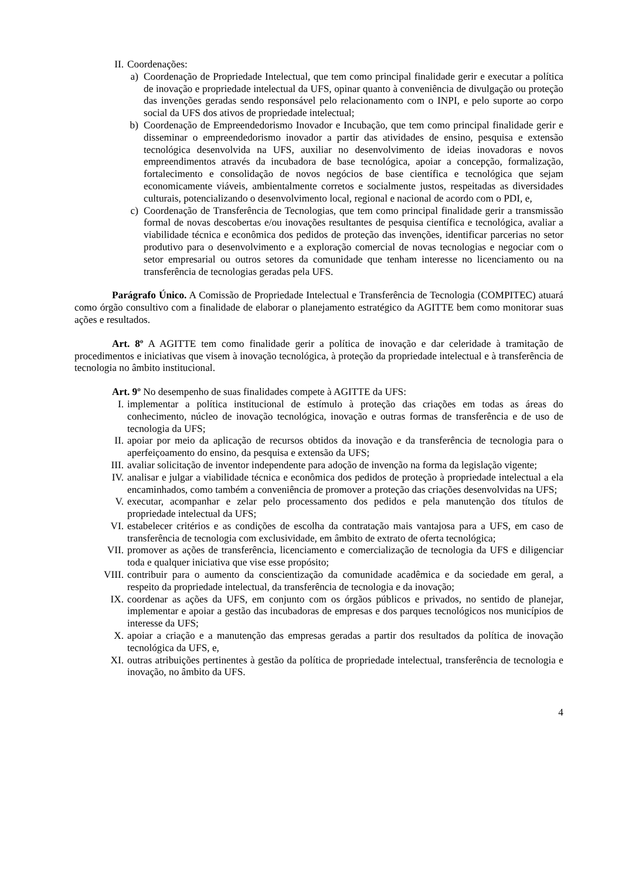II. Coordenações:
a) Coordenação de Propriedade Intelectual, que tem como principal finalidade gerir e executar a política de inovação e propriedade intelectual da UFS, opinar quanto à conveniência de divulgação ou proteção das invenções geradas sendo responsável pelo relacionamento com o INPI, e pelo suporte ao corpo social da UFS dos ativos de propriedade intelectual;
b) Coordenação de Empreendedorismo Inovador e Incubação, que tem como principal finalidade gerir e disseminar o empreendedorismo inovador a partir das atividades de ensino, pesquisa e extensão tecnológica desenvolvida na UFS, auxiliar no desenvolvimento de ideias inovadoras e novos empreendimentos através da incubadora de base tecnológica, apoiar a concepção, formalização, fortalecimento e consolidação de novos negócios de base científica e tecnológica que sejam economicamente viáveis, ambientalmente corretos e socialmente justos, respeitadas as diversidades culturais, potencializando o desenvolvimento local, regional e nacional de acordo com o PDI, e,
c) Coordenação de Transferência de Tecnologias, que tem como principal finalidade gerir a transmissão formal de novas descobertas e/ou inovações resultantes de pesquisa científica e tecnológica, avaliar a viabilidade técnica e econômica dos pedidos de proteção das invenções, identificar parcerias no setor produtivo para o desenvolvimento e a exploração comercial de novas tecnologias e negociar com o setor empresarial ou outros setores da comunidade que tenham interesse no licenciamento ou na transferência de tecnologias geradas pela UFS.
Parágrafo Único. A Comissão de Propriedade Intelectual e Transferência de Tecnologia (COMPITEC) atuará como órgão consultivo com a finalidade de elaborar o planejamento estratégico da AGITTE bem como monitorar suas ações e resultados.
Art. 8º A AGITTE tem como finalidade gerir a política de inovação e dar celeridade à tramitação de procedimentos e iniciativas que visem à inovação tecnológica, à proteção da propriedade intelectual e à transferência de tecnologia no âmbito institucional.
Art. 9º No desempenho de suas finalidades compete à AGITTE da UFS:
I. implementar a política institucional de estímulo à proteção das criações em todas as áreas do conhecimento, núcleo de inovação tecnológica, inovação e outras formas de transferência e de uso de tecnologia da UFS;
II. apoiar por meio da aplicação de recursos obtidos da inovação e da transferência de tecnologia para o aperfeiçoamento do ensino, da pesquisa e extensão da UFS;
III. avaliar solicitação de inventor independente para adoção de invenção na forma da legislação vigente;
IV. analisar e julgar a viabilidade técnica e econômica dos pedidos de proteção à propriedade intelectual a ela encaminhados, como também a conveniência de promover a proteção das criações desenvolvidas na UFS;
V. executar, acompanhar e zelar pelo processamento dos pedidos e pela manutenção dos títulos de propriedade intelectual da UFS;
VI. estabelecer critérios e as condições de escolha da contratação mais vantajosa para a UFS, em caso de transferência de tecnologia com exclusividade, em âmbito de extrato de oferta tecnológica;
VII. promover as ações de transferência, licenciamento e comercialização de tecnologia da UFS e diligenciar toda e qualquer iniciativa que vise esse propósito;
VIII. contribuir para o aumento da conscientização da comunidade acadêmica e da sociedade em geral, a respeito da propriedade intelectual, da transferência de tecnologia e da inovação;
IX. coordenar as ações da UFS, em conjunto com os órgãos públicos e privados, no sentido de planejar, implementar e apoiar a gestão das incubadoras de empresas e dos parques tecnológicos nos municípios de interesse da UFS;
X. apoiar a criação e a manutenção das empresas geradas a partir dos resultados da política de inovação tecnológica da UFS, e,
XI. outras atribuições pertinentes à gestão da política de propriedade intelectual, transferência de tecnologia e inovação, no âmbito da UFS.
4